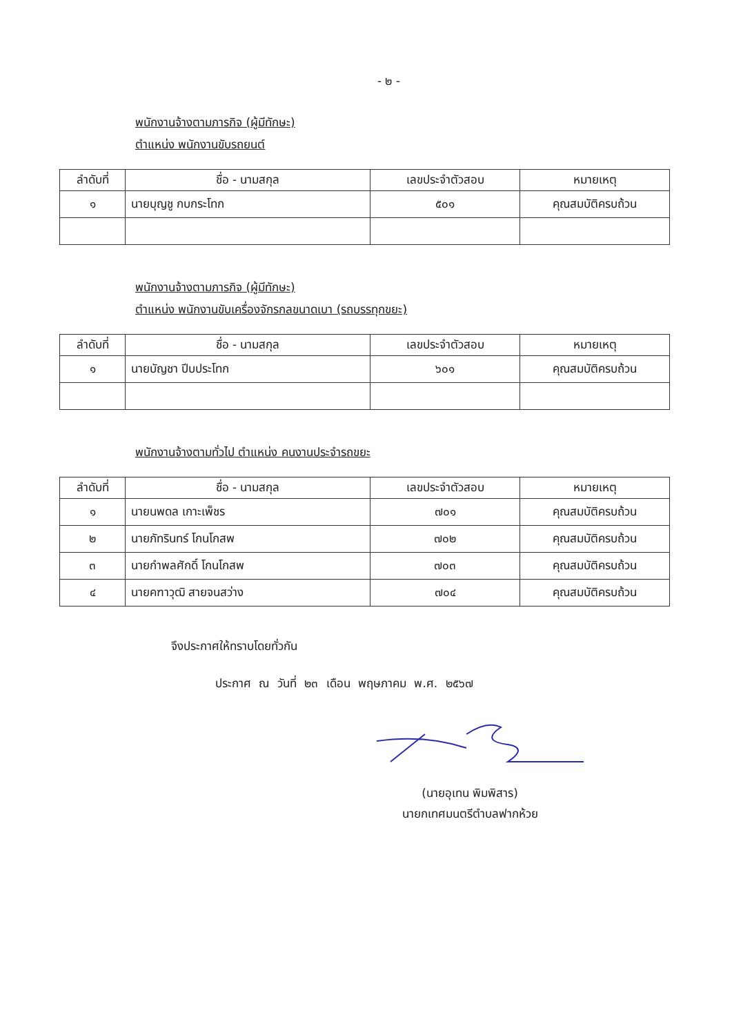- ๒ -
พนักงานจ้างตามภารกิจ (ผู้มีทักษะ)
ตำแหน่ง พนักงานขับรถยนต์
| ลำดับที่ | ชื่อ - นามสกุล | เลขประจำตัวสอบ | หมายเหตุ |
| --- | --- | --- | --- |
| ๑ | นายบุญชู กบกระโทก | ๕๐๑ | คุณสมบัติครบถ้วน |
พนักงานจ้างตามภารกิจ (ผู้มีทักษะ)
ตำแหน่ง พนักงานขับเครื่องจักรกลขนาดเบา (รถบรรทุกขยะ)
| ลำดับที่ | ชื่อ - นามสกุล | เลขประจำตัวสอบ | หมายเหตุ |
| --- | --- | --- | --- |
| ๑ | นายบัญชา ปีบประโทก | ๖๐๑ | คุณสมบัติครบถ้วน |
พนักงานจ้างตามทั่วไป ตำแหน่ง คนงานประจำรถขยะ
| ลำดับที่ | ชื่อ - นามสกุล | เลขประจำตัวสอบ | หมายเหตุ |
| --- | --- | --- | --- |
| ๑ | นายนพดล เกาะเพ็ชร | ๗๐๑ | คุณสมบัติครบถ้วน |
| ๒ | นายภัทรินทร์ โกนโกสพ | ๗๐๒ | คุณสมบัติครบถ้วน |
| ๓ | นายกำพลศักดิ์ โกนโกสพ | ๗๐๓ | คุณสมบัติครบถ้วน |
| ๔ | นายคฑาวุฒิ สายจนสว่าง | ๗๐๔ | คุณสมบัติครบถ้วน |
จึงประกาศให้ทราบโดยทั่วกัน
ประกาศ ณ วันที่ ๒๓ เดือน พฤษภาคม พ.ศ. ๒๕๖๗
(นายอุเทน พิมพิสาร)
นายกเทศมนตรีตำบลฟากห้วย